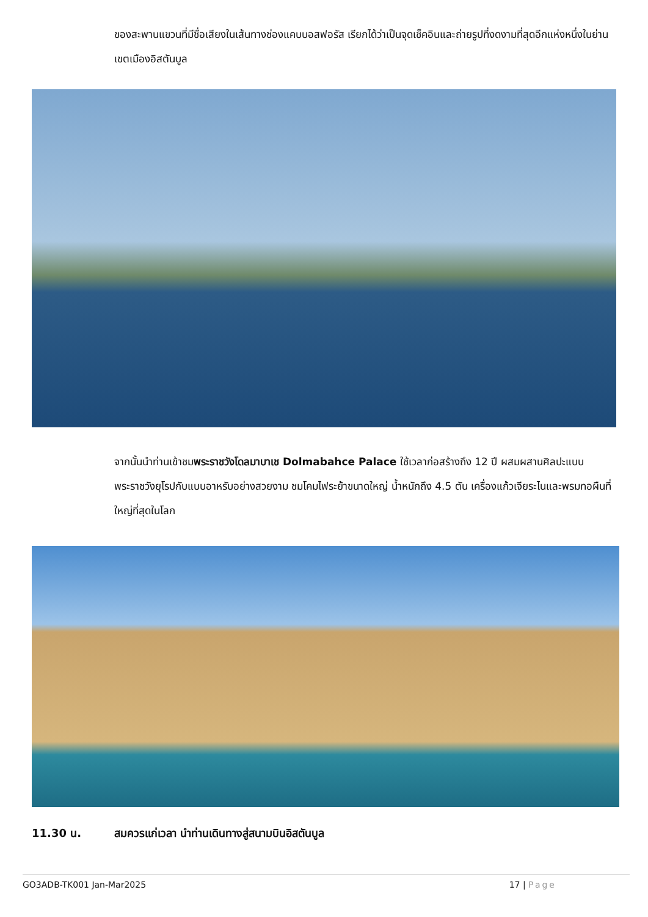ของสะพานแขวนที่มีชื่อเสียงในเส้นทางช่องแคบบอสฟอรัส เรียกได้ว่าเป็นจุดเช็คอินและถ่ายรูปที่งดงามที่สุดอีกแห่งหนึ่งในย่านเขตเมืองอิสตันบูล
จากนั้นนำท่านเข้าชมพระราชวังโดลมาบาเช Dolmabahce Palace ใช้เวลาก่อสร้างถึง 12 ปี ผสมผสานศิลปะแบบพระราชวังยุโรปกับแบบอาหรับอย่างสวยงาม ชมโคมไฟระย้าขนาดใหญ่ น้ำหนักถึง 4.5 ตัน เครื่องแก้วเจียระไนและพรมทอผืนที่ใหญ่ที่สุดในโลก
11.30 น. สมควรแก่เวลา นำท่านเดินทางสู่สนามบินอิสตันบูล
GO3ADB-TK001 Jan-Mar2025 17 | Page